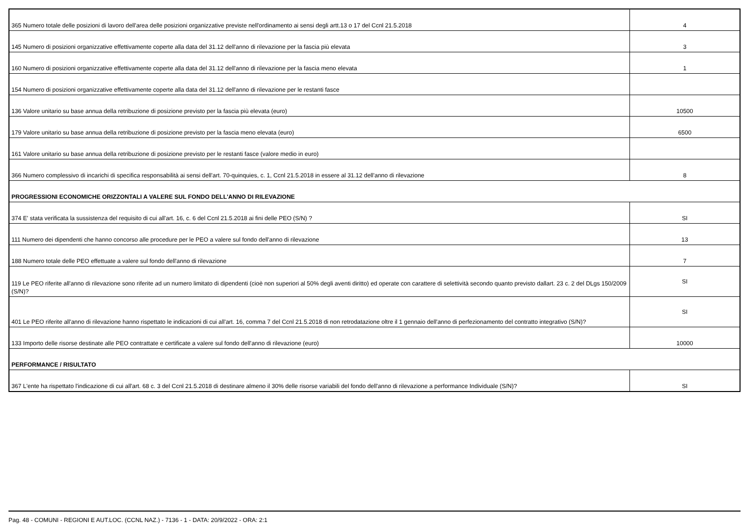| 365 Numero totale delle posizioni di lavoro dell'area delle posizioni organizzative previste nell'ordinamento ai sensi degli artt.13 o 17 del Ccnl 21.5.2018 | 4 |
| 145 Numero di posizioni organizzative effettivamente coperte alla data del 31.12 dell'anno di rilevazione per la fascia più elevata | 3 |
| 160 Numero di posizioni organizzative effettivamente coperte alla data del 31.12 dell'anno di rilevazione per la fascia meno elevata | 1 |
| 154 Numero di posizioni organizzative effettivamente coperte alla data del 31.12 dell'anno di rilevazione per le restanti fasce | |
| 136 Valore unitario su base annua della retribuzione di posizione previsto per la fascia più elevata (euro) | 10500 |
| 179 Valore unitario su base annua della retribuzione di posizione previsto per la fascia meno elevata (euro) | 6500 |
| 161 Valore unitario su base annua della retribuzione di posizione previsto per le restanti fasce (valore medio in euro) | |
| 366 Numero complessivo di incarichi di specifica responsabilità ai sensi dell'art. 70-quinquies, c. 1, Ccnl 21.5.2018 in essere al 31.12 dell'anno di rilevazione | 8 |
| PROGRESSIONI ECONOMICHE ORIZZONTALI A VALERE SUL FONDO DELL'ANNO DI RILEVAZIONE | |
| 374 E' stata verificata la sussistenza del requisito di cui all'art. 16, c. 6 del Ccnl 21.5.2018 ai fini delle PEO (S/N) ? | SI |
| 111 Numero dei dipendenti che hanno concorso alle procedure per le PEO a valere sul fondo dell'anno di rilevazione | 13 |
| 188 Numero totale delle PEO effettuate a valere sul fondo dell'anno di rilevazione | 7 |
| 119 Le PEO riferite all'anno di rilevazione sono riferite ad un numero limitato di dipendenti (cioè non superiori al 50% degli aventi diritto) ed operate con carattere di selettività secondo quanto previsto dallart. 23 c. 2 del DLgs 150/2009 (S/N)? | SI |
| 401 Le PEO riferite all'anno di rilevazione hanno rispettato le indicazioni di cui all'art. 16, comma 7 del Ccnl 21.5.2018 di non retrodatazione oltre il 1 gennaio dell'anno di perfezionamento del contratto integrativo (S/N)? | SI |
| 133 Importo delle risorse destinate alle PEO contrattate e certificate a valere sul fondo dell'anno di rilevazione (euro) | 10000 |
| PERFORMANCE / RISULTATO | |
| 367 L'ente ha rispettato l'indicazione di cui all'art. 68 c. 3 del Ccnl 21.5.2018 di destinare almeno il 30% delle risorse variabili del fondo dell'anno di rilevazione a performance Individuale (S/N)? | SI |
Pag. 48 - COMUNI - REGIONI E AUT.LOC. (CCNL NAZ.) - 7136 - 1 - DATA: 20/9/2022 - ORA: 2:1